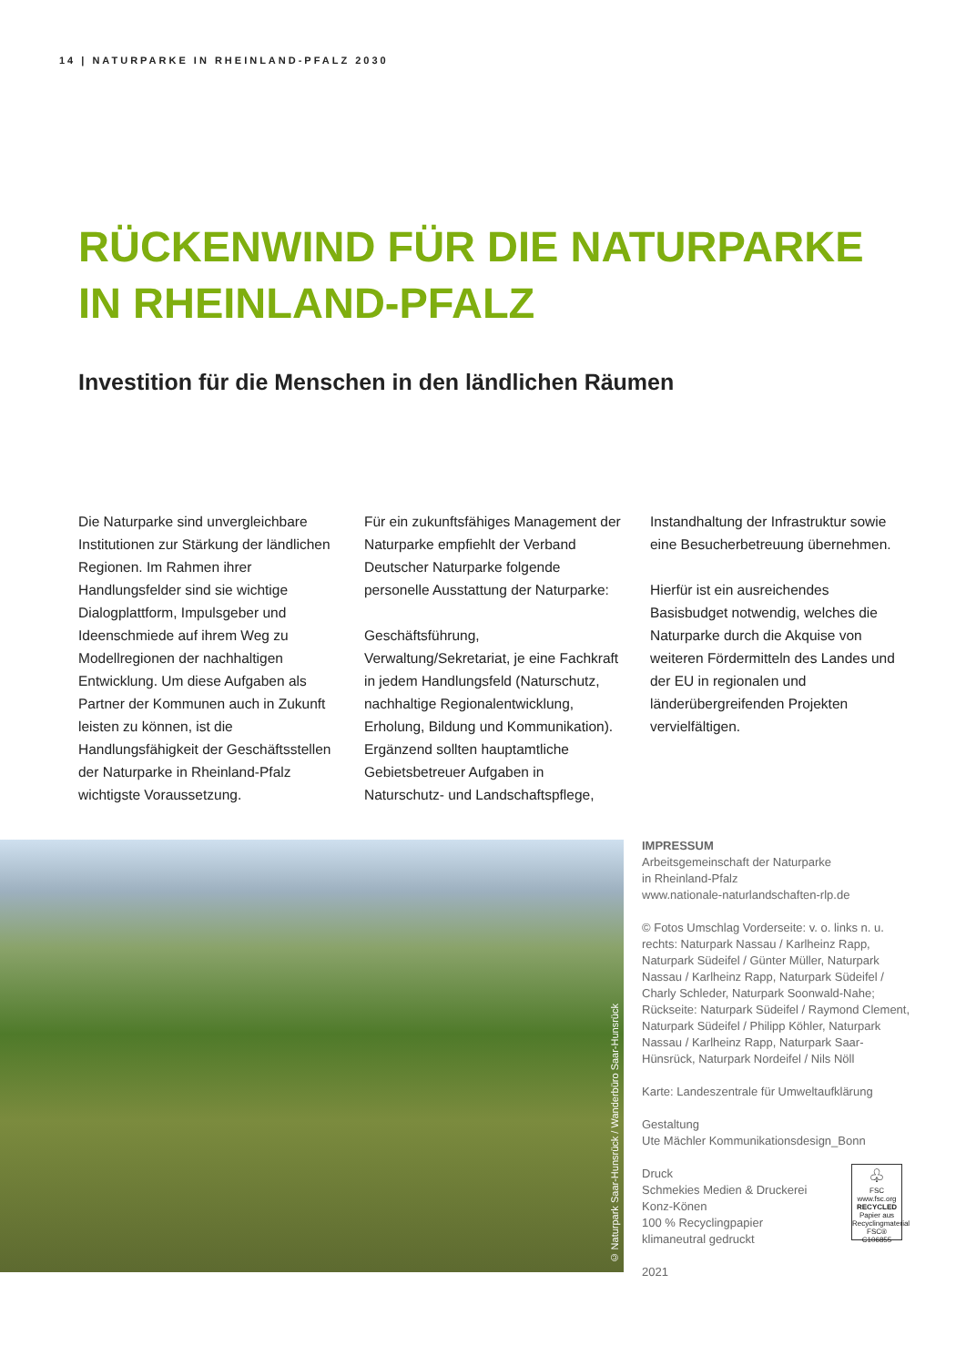14 | NATURPARKE IN RHEINLAND-PFALZ 2030
RÜCKENWIND FÜR DIE NATURPARKE
IN RHEINLAND-PFALZ
Investition für die Menschen in den ländlichen Räumen
Die Naturparke sind unvergleichbare Institutionen zur Stärkung der ländlichen Regionen. Im Rahmen ihrer Handlungsfelder sind sie wichtige Dialogplattform, Impulsgeber und Ideenschmiede auf ihrem Weg zu Modellregionen der nachhaltigen Entwicklung. Um diese Aufgaben als Partner der Kommunen auch in Zukunft leisten zu können, ist die Handlungsfähigkeit der Geschäftsstellen der Naturparke in Rheinland-Pfalz wichtigste Voraussetzung.
Für ein zukunftsfähiges Management der Naturparke empfiehlt der Verband Deutscher Naturparke folgende personelle Ausstattung der Naturparke:
Geschäftsführung, Verwaltung/Sekretariat, je eine Fachkraft in jedem Handlungsfeld (Naturschutz, nachhaltige Regionalentwicklung, Erholung, Bildung und Kommunikation). Ergänzend sollten hauptamtliche Gebietsbetreuer Aufgaben in Naturschutz- und Landschaftspflege, Instandhaltung der Infrastruktur sowie eine Besucherbetreuung übernehmen.
Hierfür ist ein ausreichendes Basisbudget notwendig, welches die Naturparke durch die Akquise von weiteren Fördermitteln des Landes und der EU in regionalen und länderübergreifenden Projekten vervielfältigen.
© Naturpark Saar-Hunsrück / Wanderbüro Saar-Hunsrück
IMPRESSUM
Arbeitsgemeinschaft der Naturparke
in Rheinland-Pfalz
www.nationale-naturlandschaften-rlp.de
© Fotos Umschlag Vorderseite: v. o. links n. u. rechts: Naturpark Nassau / Karlheinz Rapp, Naturpark Südeifel / Günter Müller, Naturpark Nassau / Karlheinz Rapp, Naturpark Südeifel / Charly Schleder, Naturpark Soonwald-Nahe; Rückseite: Naturpark Südeifel / Raymond Clement, Naturpark Südeifel / Philipp Köhler, Naturpark Nassau / Karlheinz Rapp, Naturpark Saar-Hünsrück, Naturpark Nordeifel / Nils Nöll
Karte: Landeszentrale für Umweltaufklärung
Gestaltung
Ute Mächler Kommunikationsdesign_Bonn
Druck
Schmekies Medien & Druckerei
Konz-Könen
100 % Recyclingpapier
klimaneutral gedruckt
2021
♧
FSC
www.fsc.org
RECYCLED
Papier aus Recyclingmaterial
FSC® C106855